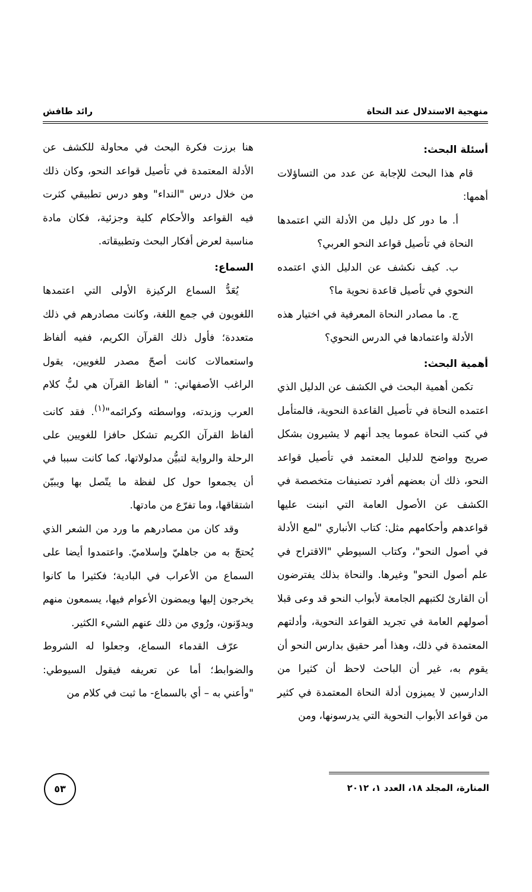منهجية الاستدلال عند النحاة رائد طافش
أسئلة البحث:
قام هذا البحث للإجابة عن عدد من التساؤلات أهمها:
أ. ما دور كل دليل من الأدلة التي اعتمدها النحاة في تأصيل قواعد النحو العربي؟
ب. كيف نكشف عن الدليل الذي اعتمده النحوي في تأصيل قاعدة نحوية ما؟
ج. ما مصادر النحاة المعرفية في اختيار هذه الأدلة واعتمادها في الدرس النحوي؟
أهمية البحث:
تكمن أهمية البحث في الكشف عن الدليل الذي اعتمده النحاة في تأصيل القاعدة النحوية، فالمتأمل في كتب النحاة عموما يجد أنهم لا يشيرون بشكل صريح وواضح للدليل المعتمد في تأصيل قواعد النحو، ذلك أن بعضهم أفرد تصنيفات متخصصة في الكشف عن الأصول العامة التي انبنت عليها قواعدهم وأحكامهم مثل: كتاب الأنباري "لمع الأدلة في أصول النحو"، وكتاب السيوطي "الاقتراح في علم أصول النحو" وغيرها. والنحاة بذلك يفترضون أن القارئ لكتبهم الجامعة لأبواب النحو قد وعى قبلا أصولهم العامة في تجريد القواعد النحوية، وأدلتهم المعتمدة في ذلك، وهذا أمر حقيق بدارس النحو أن يقوم به، غير أن الباحث لاحظ أن كثيرا من الدارسين لا يميزون أدلة النحاة المعتمدة في كثير من قواعد الأبواب النحوية التي يدرسونها، ومن
هنا برزت فكرة البحث في محاولة للكشف عن الأدلة المعتمدة في تأصيل قواعد النحو، وكان ذلك من خلال درس "النداء" وهو درس تطبيقي كثرت فيه القواعد والأحكام كلية وجزئية، فكان مادة مناسبة لعرض أفكار البحث وتطبيقاته.
السماع:
يُعَدُّ السماع الركيزة الأولى التي اعتمدها اللغويون في جمع اللغة، وكانت مصادرهم في ذلك متعددة؛ فأول ذلك القرآن الكريم، ففيه ألفاظ واستعمالات كانت أصحّ مصدر للغويين، يقول الراغب الأصفهاني: " ألفاظ القرآن هي لبُّ كلام العرب وزبدته، وواسطته وكرائمه"<sup>(١)</sup>. فقد كانت ألفاظ القرآن الكريم تشكل حافزا للغويين على الرحلة والرواية لتبيُّن مدلولاتها، كما كانت سببا في أن يجمعوا حول كل لفظة ما يتّصل بها ويبيّن اشتقاقها، وما تفرّع من مادتها.
وقد كان من مصادرهم ما ورد من الشعر الذي يُحتجّ به من جاهليّ وإسلاميّ. واعتمدوا أيضا على السماع من الأعراب في البادية؛ فكثيرا ما كانوا يخرجون إليها ويمضون الأعوام فيها، يسمعون منهم ويدوّنون، ورُوي من ذلك عنهم الشيء الكثير.
عرّف القدماء السماع، وجعلوا له الشروط والضوابط؛ أما عن تعريفه فيقول السيوطي: "وأعني به – أي بالسماع- ما ثبت في كلام من
المنارة، المجلد ١٨، العدد ١، ٢٠١٢
٥٣